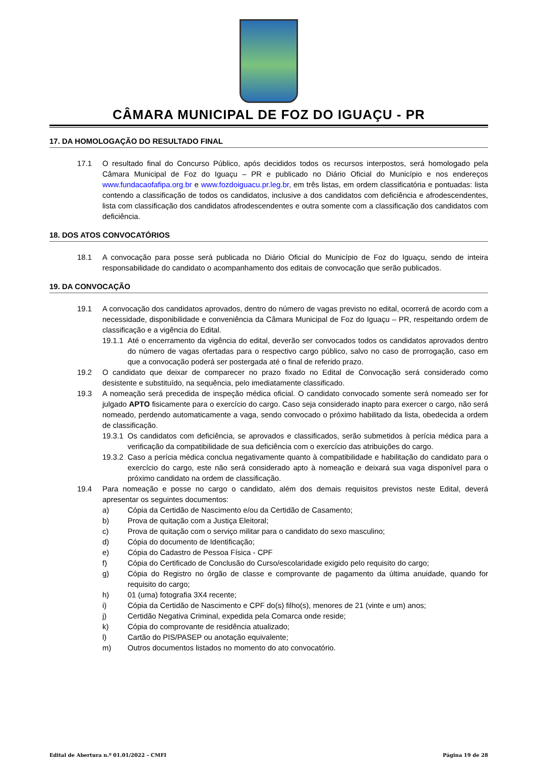CÂMARA MUNICIPAL DE FOZ DO IGUAÇU - PR
17. DA HOMOLOGAÇÃO DO RESULTADO FINAL
17.1 O resultado final do Concurso Público, após decididos todos os recursos interpostos, será homologado pela Câmara Municipal de Foz do Iguaçu – PR e publicado no Diário Oficial do Município e nos endereços www.fundacaofafipa.org.br e www.fozdoiguacu.pr.leg.br, em três listas, em ordem classificatória e pontuadas: lista contendo a classificação de todos os candidatos, inclusive a dos candidatos com deficiência e afrodescendentes, lista com classificação dos candidatos afrodescendentes e outra somente com a classificação dos candidatos com deficiência.
18. DOS ATOS CONVOCATÓRIOS
18.1 A convocação para posse será publicada no Diário Oficial do Município de Foz do Iguaçu, sendo de inteira responsabilidade do candidato o acompanhamento dos editais de convocação que serão publicados.
19. DA CONVOCAÇÃO
19.1 A convocação dos candidatos aprovados, dentro do número de vagas previsto no edital, ocorrerá de acordo com a necessidade, disponibilidade e conveniência da Câmara Municipal de Foz do Iguaçu – PR, respeitando ordem de classificação e a vigência do Edital.
19.1.1 Até o encerramento da vigência do edital, deverão ser convocados todos os candidatos aprovados dentro do número de vagas ofertadas para o respectivo cargo público, salvo no caso de prorrogação, caso em que a convocação poderá ser postergada até o final de referido prazo.
19.2 O candidato que deixar de comparecer no prazo fixado no Edital de Convocação será considerado como desistente e substituído, na sequência, pelo imediatamente classificado.
19.3 A nomeação será precedida de inspeção médica oficial. O candidato convocado somente será nomeado ser for julgado APTO fisicamente para o exercício do cargo. Caso seja considerado inapto para exercer o cargo, não será nomeado, perdendo automaticamente a vaga, sendo convocado o próximo habilitado da lista, obedecida a ordem de classificação.
19.3.1 Os candidatos com deficiência, se aprovados e classificados, serão submetidos à perícia médica para a verificação da compatibilidade de sua deficiência com o exercício das atribuições do cargo.
19.3.2 Caso a perícia médica conclua negativamente quanto à compatibilidade e habilitação do candidato para o exercício do cargo, este não será considerado apto à nomeação e deixará sua vaga disponível para o próximo candidato na ordem de classificação.
19.4 Para nomeação e posse no cargo o candidato, além dos demais requisitos previstos neste Edital, deverá apresentar os seguintes documentos:
a) Cópia da Certidão de Nascimento e/ou da Certidão de Casamento;
b) Prova de quitação com a Justiça Eleitoral;
c) Prova de quitação com o serviço militar para o candidato do sexo masculino;
d) Cópia do documento de Identificação;
e) Cópia do Cadastro de Pessoa Física - CPF
f) Cópia do Certificado de Conclusão do Curso/escolaridade exigido pelo requisito do cargo;
g) Cópia do Registro no órgão de classe e comprovante de pagamento da última anuidade, quando for requisito do cargo;
h) 01 (uma) fotografia 3X4 recente;
i) Cópia da Certidão de Nascimento e CPF do(s) filho(s), menores de 21 (vinte e um) anos;
j) Certidão Negativa Criminal, expedida pela Comarca onde reside;
k) Cópia do comprovante de residência atualizado;
l) Cartão do PIS/PASEP ou anotação equivalente;
m) Outros documentos listados no momento do ato convocatório.
Edital de Abertura n.º 01.01/2022 – CMFI Página 19 de 28